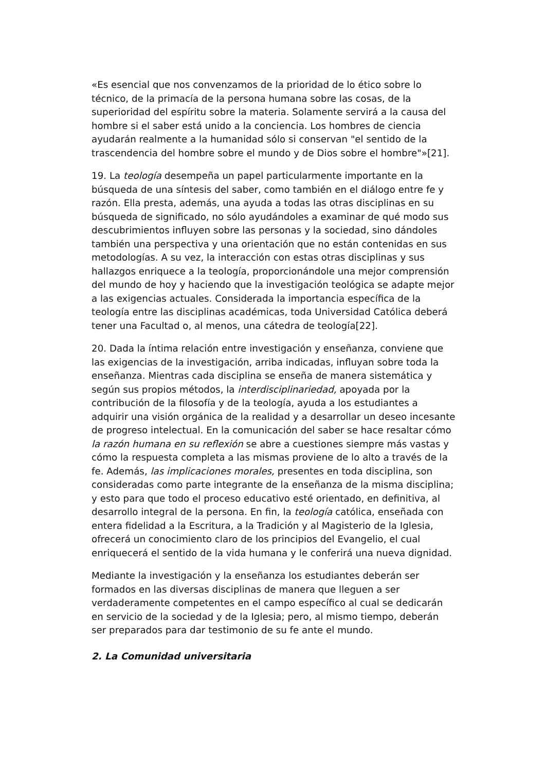«Es esencial que nos convenzamos de la prioridad de lo ético sobre lo técnico, de la primacía de la persona humana sobre las cosas, de la superioridad del espíritu sobre la materia. Solamente servirá a la causa del hombre si el saber está unido a la conciencia. Los hombres de ciencia ayudarán realmente a la humanidad sólo si conservan "el sentido de la trascendencia del hombre sobre el mundo y de Dios sobre el hombre"»[21].
19. La teología desempeña un papel particularmente importante en la búsqueda de una síntesis del saber, como también en el diálogo entre fe y razón. Ella presta, además, una ayuda a todas las otras disciplinas en su búsqueda de significado, no sólo ayudándoles a examinar de qué modo sus descubrimientos influyen sobre las personas y la sociedad, sino dándoles también una perspectiva y una orientación que no están contenidas en sus metodologías. A su vez, la interacción con estas otras disciplinas y sus hallazgos enriquece a la teología, proporcionándole una mejor comprensión del mundo de hoy y haciendo que la investigación teológica se adapte mejor a las exigencias actuales. Considerada la importancia específica de la teología entre las disciplinas académicas, toda Universidad Católica deberá tener una Facultad o, al menos, una cátedra de teología[22].
20. Dada la íntima relación entre investigación y enseñanza, conviene que las exigencias de la investigación, arriba indicadas, influyan sobre toda la enseñanza. Mientras cada disciplina se enseña de manera sistemática y según sus propios métodos, la interdisciplinariedad, apoyada por la contribución de la filosofía y de la teología, ayuda a los estudiantes a adquirir una visión orgánica de la realidad y a desarrollar un deseo incesante de progreso intelectual. En la comunicación del saber se hace resaltar cómo la razón humana en su reflexión se abre a cuestiones siempre más vastas y cómo la respuesta completa a las mismas proviene de lo alto a través de la fe. Además, las implicaciones morales, presentes en toda disciplina, son consideradas como parte integrante de la enseñanza de la misma disciplina; y esto para que todo el proceso educativo esté orientado, en definitiva, al desarrollo integral de la persona. En fin, la teología católica, enseñada con entera fidelidad a la Escritura, a la Tradición y al Magisterio de la Iglesia, ofrecerá un conocimiento claro de los principios del Evangelio, el cual enriquecerá el sentido de la vida humana y le conferirá una nueva dignidad.
Mediante la investigación y la enseñanza los estudiantes deberán ser formados en las diversas disciplinas de manera que lleguen a ser verdaderamente competentes en el campo específico al cual se dedicarán en servicio de la sociedad y de la Iglesia; pero, al mismo tiempo, deberán ser preparados para dar testimonio de su fe ante el mundo.
2. La Comunidad universitaria